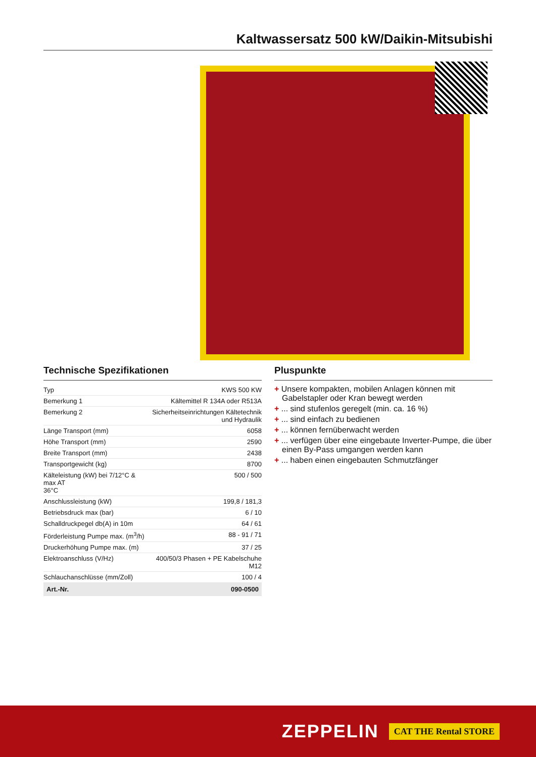Kaltwassersatz 500 kW/Daikin-Mitsubishi
Technische Spezifikationen
| Typ | KWS 500 KW |
| Bemerkung 1 | Kältemittel R 134A oder R513A |
| Bemerkung 2 | Sicherheitseinrichtungen Kältetechnik und Hydraulik |
| Länge Transport (mm) | 6058 |
| Höhe Transport (mm) | 2590 |
| Breite Transport (mm) | 2438 |
| Transportgewicht (kg) | 8700 |
| Kälteleistung (kW) bei 7/12°C & max AT 36°C | 500 / 500 |
| Anschlussleistung (kW) | 199,8 / 181,3 |
| Betriebsdruck max (bar) | 6 / 10 |
| Schalldruckpegel db(A) in 10m | 64 / 61 |
| Förderleistung Pumpe max. (m<sup>3</sup>/h) | 88 - 91 / 71 |
| Druckerhöhung Pumpe max. (m) | 37 / 25 |
| Elektroanschluss (V/Hz) | 400/50/3 Phasen + PE Kabelschuhe M12 |
| Schlauchanschlüsse (mm/Zoll) | 100 / 4 |
| Art.-Nr. | 090-0500 |
Pluspunkte
+ Unsere kompakten, mobilen Anlagen können mit Gabelstapler oder Kran bewegt werden
+ ... sind stufenlos geregelt (min. ca. 16 %)
+ ... sind einfach zu bedienen
+ ... können fernüberwacht werden
+ ... verfügen über eine eingebaute Inverter-Pumpe, die über einen By-Pass umgangen werden kann
+ ... haben einen eingebauten Schmutzfänger
ZEPPELIN CAT THE Rental STORE